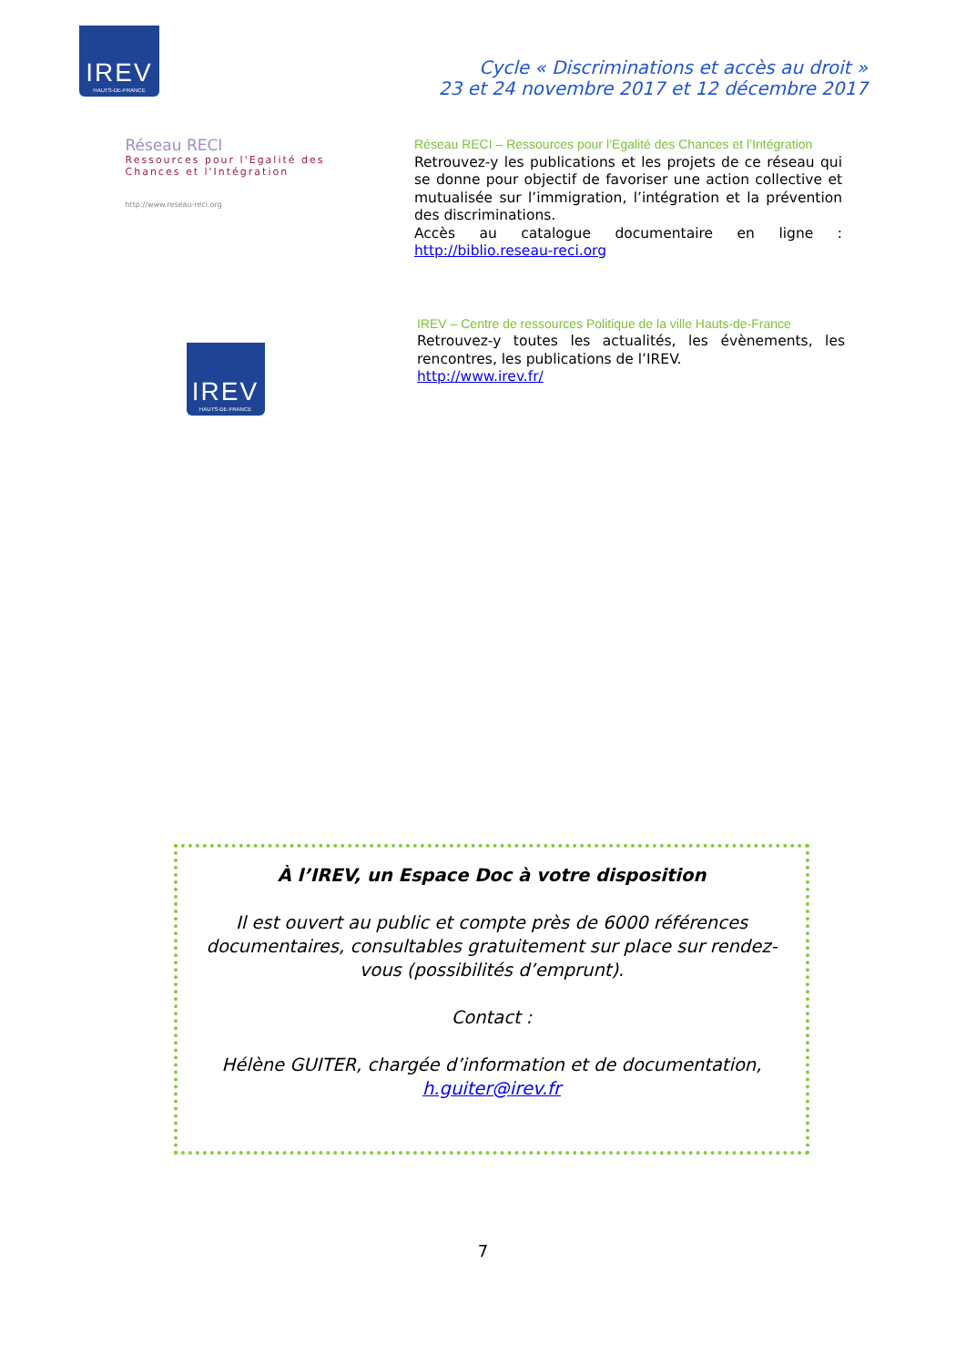IREV
HAUTS-DE-FRANCE
Cycle « Discriminations et accès au droit »
23 et 24 novembre 2017 et 12 décembre 2017
Réseau RECI
Ressources pour l'Egalité des Chances et l'Intégration
http://www.reseau-reci.org
Réseau RECI – Ressources pour l’Egalité des Chances et l’Intégration
Retrouvez-y les publications et les projets de ce réseau qui se donne pour objectif de favoriser une action collective et mutualisée sur l’immigration, l’intégration et la prévention des discriminations.
Accès au catalogue documentaire en ligne : http://biblio.reseau-reci.org
IREV
HAUTS-DE-FRANCE
IREV – Centre de ressources Politique de la ville Hauts-de-France
Retrouvez-y toutes les actualités, les évènements, les rencontres, les publications de l’IREV.
http://www.irev.fr/
À l’IREV, un Espace Doc à votre disposition
Il est ouvert au public et compte près de 6000 références documentaires, consultables gratuitement sur place sur rendez-vous (possibilités d’emprunt).
Contact :
Hélène GUITER, chargée d’information et de documentation, h.guiter@irev.fr
7